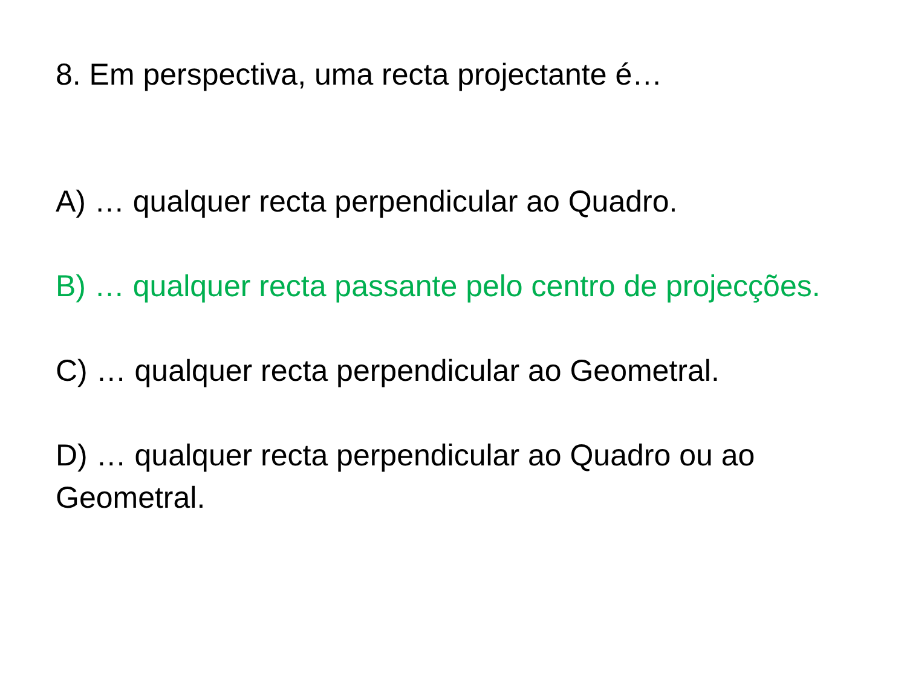8. Em perspectiva, uma recta projectante é…
A) … qualquer recta perpendicular ao Quadro.
B) … qualquer recta passante pelo centro de projecções.
C) … qualquer recta perpendicular ao Geometral.
D) … qualquer recta perpendicular ao Quadro ou ao Geometral.